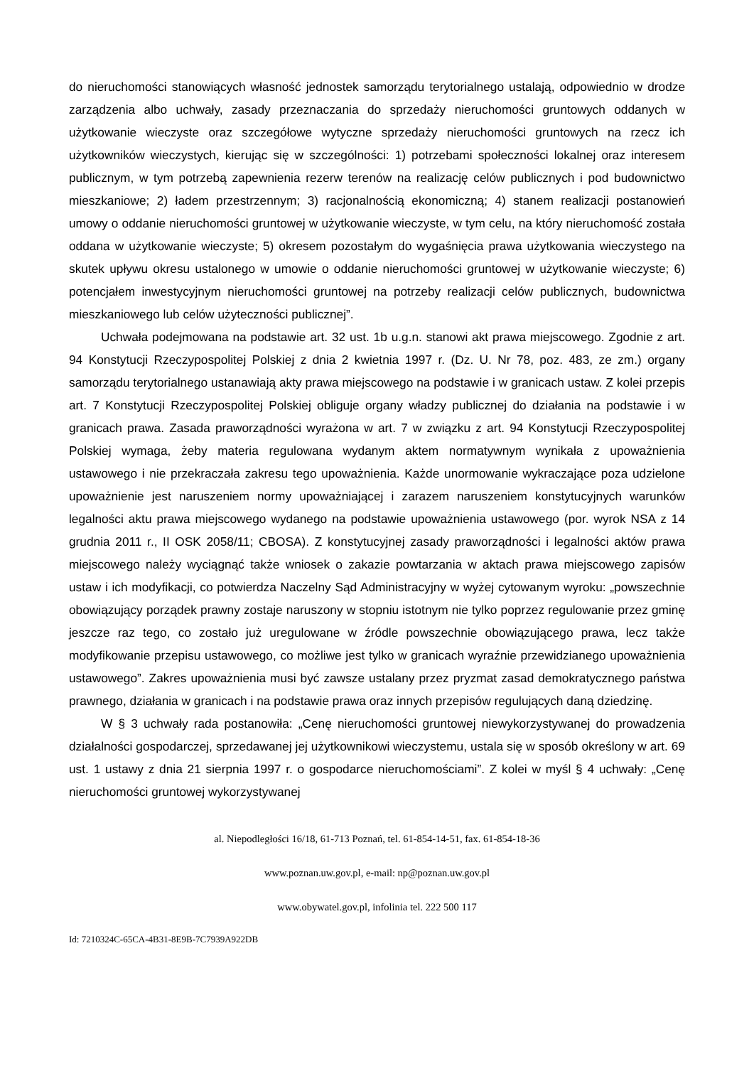do nieruchomości stanowiących własność jednostek samorządu terytorialnego ustalają, odpowiednio w drodze zarządzenia albo uchwały, zasady przeznaczania do sprzedaży nieruchomości gruntowych oddanych w użytkowanie wieczyste oraz szczegółowe wytyczne sprzedaży nieruchomości gruntowych na rzecz ich użytkowników wieczystych, kierując się w szczególności: 1) potrzebami społeczności lokalnej oraz interesem publicznym, w tym potrzebą zapewnienia rezerw terenów na realizację celów publicznych i pod budownictwo mieszkaniowe; 2) ładem przestrzennym; 3) racjonalnością ekonomiczną; 4) stanem realizacji postanowień umowy o oddanie nieruchomości gruntowej w użytkowanie wieczyste, w tym celu, na który nieruchomość została oddana w użytkowanie wieczyste; 5) okresem pozostałym do wygaśnięcia prawa użytkowania wieczystego na skutek upływu okresu ustalonego w umowie o oddanie nieruchomości gruntowej w użytkowanie wieczyste; 6) potencjałem inwestycyjnym nieruchomości gruntowej na potrzeby realizacji celów publicznych, budownictwa mieszkaniowego lub celów użyteczności publicznej”.
Uchwała podejmowana na podstawie art. 32 ust. 1b u.g.n. stanowi akt prawa miejscowego. Zgodnie z art. 94 Konstytucji Rzeczypospolitej Polskiej z dnia 2 kwietnia 1997 r. (Dz. U. Nr 78, poz. 483, ze zm.) organy samorządu terytorialnego ustanawiają akty prawa miejscowego na podstawie i w granicach ustaw. Z kolei przepis art. 7 Konstytucji Rzeczypospolitej Polskiej obliguje organy władzy publicznej do działania na podstawie i w granicach prawa. Zasada praworządności wyrażona w art. 7 w związku z art. 94 Konstytucji Rzeczypospolitej Polskiej wymaga, żeby materia regulowana wydanym aktem normatywnym wynikała z upoważnienia ustawowego i nie przekraczała zakresu tego upoważnienia. Każde unormowanie wykraczające poza udzielone upoważnienie jest naruszeniem normy upoważniającej i zarazem naruszeniem konstytucyjnych warunków legalności aktu prawa miejscowego wydanego na podstawie upoważnienia ustawowego (por. wyrok NSA z 14 grudnia 2011 r., II OSK 2058/11; CBOSA). Z konstytucyjnej zasady praworządności i legalności aktów prawa miejscowego należy wyciągnąć także wniosek o zakazie powtarzania w aktach prawa miejscowego zapisów ustaw i ich modyfikacji, co potwierdza Naczelny Sąd Administracyjny w wyżej cytowanym wyroku: „powszechnie obowiązujący porządek prawny zostaje naruszony w stopniu istotnym nie tylko poprzez regulowanie przez gminę jeszcze raz tego, co zostało już uregulowane w źródle powszechnie obowiązującego prawa, lecz także modyfikowanie przepisu ustawowego, co możliwe jest tylko w granicach wyraźnie przewidzianego upoważnienia ustawowego”. Zakres upoważnienia musi być zawsze ustalany przez pryzmat zasad demokratycznego państwa prawnego, działania w granicach i na podstawie prawa oraz innych przepisów regulujących daną dziedzinę.
W § 3 uchwały rada postanowiła: „Cenę nieruchomości gruntowej niewykorzystywanej do prowadzenia działalności gospodarczej, sprzedawanej jej użytkownikowi wieczystemu, ustala się w sposób określony w art. 69 ust. 1 ustawy z dnia 21 sierpnia 1997 r. o gospodarce nieruchomościami”. Z kolei w myśl § 4 uchwały: „Cenę nieruchomości gruntowej wykorzystywanej
al. Niepodległości 16/18, 61-713 Poznań, tel. 61-854-14-51, fax. 61-854-18-36
www.poznan.uw.gov.pl, e-mail: np@poznan.uw.gov.pl
www.obywatel.gov.pl, infolinia tel. 222 500 117
Id: 7210324C-65CA-4B31-8E9B-7C7939A922DB